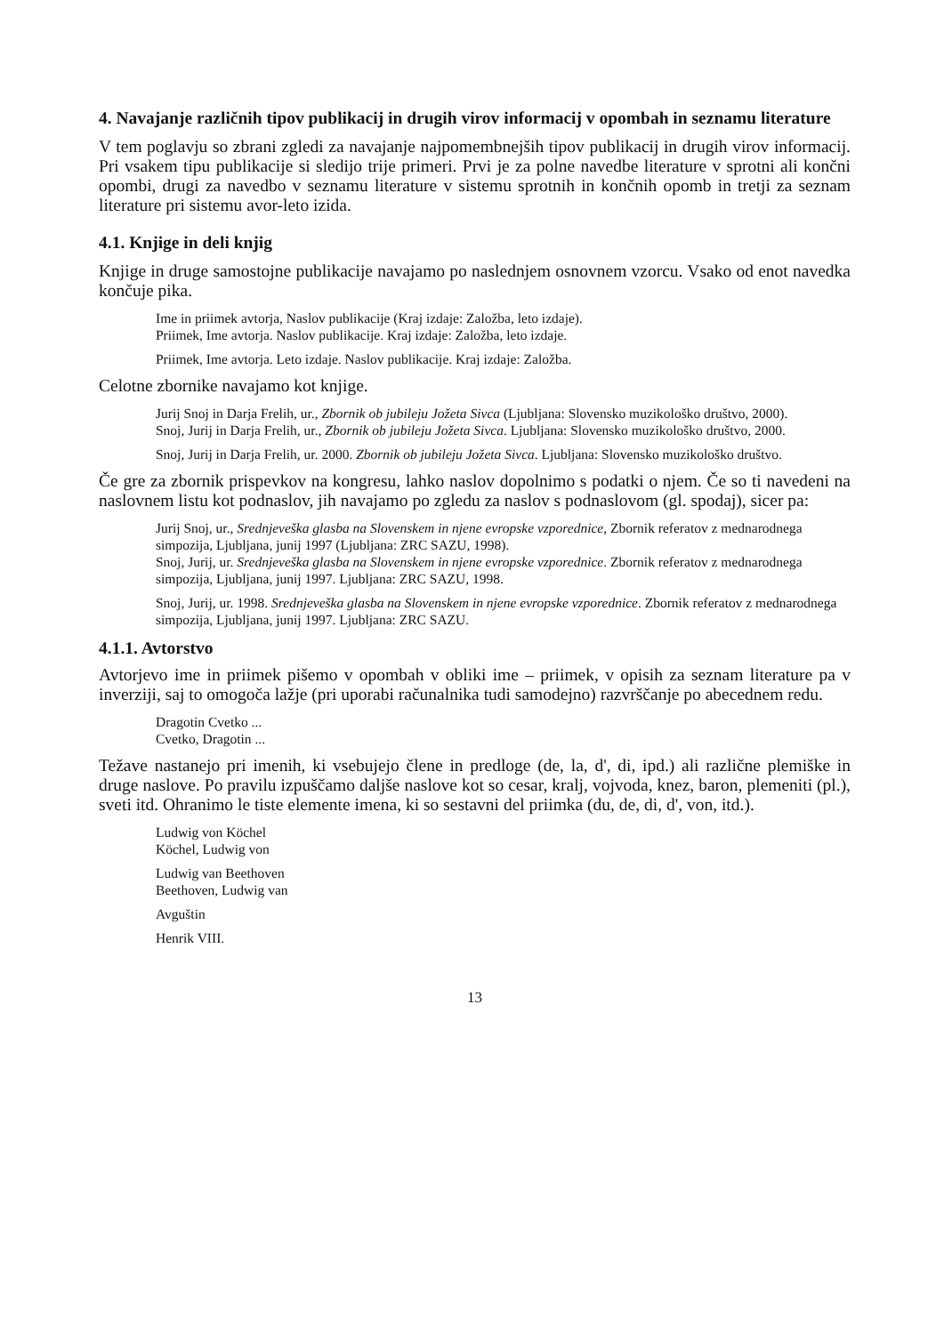4. Navajanje različnih tipov publikacij in drugih virov informacij v opombah in seznamu literature
V tem poglavju so zbrani zgledi za navajanje najpomembnejših tipov publikacij in drugih virov informacij. Pri vsakem tipu publikacije si sledijo trije primeri. Prvi je za polne navedbe literature v sprotni ali končni opombi, drugi za navedbo v seznamu literature v sistemu sprotnih in končnih opomb in tretji za seznam literature pri sistemu avor-leto izida.
4.1. Knjige in deli knjig
Knjige in druge samostojne publikacije navajamo po naslednjem osnovnem vzorcu. Vsako od enot navedka končuje pika.
Ime in priimek avtorja, Naslov publikacije (Kraj izdaje: Založba, leto izdaje).
Priimek, Ime avtorja. Naslov publikacije. Kraj izdaje: Založba, leto izdaje.
Priimek, Ime avtorja. Leto izdaje. Naslov publikacije. Kraj izdaje: Založba.
Celotne zbornike navajamo kot knjige.
Jurij Snoj in Darja Frelih, ur., Zbornik ob jubileju Jožeta Sivca (Ljubljana: Slovensko muzikološko društvo, 2000).
Snoj, Jurij in Darja Frelih, ur., Zbornik ob jubileju Jožeta Sivca. Ljubljana: Slovensko muzikološko društvo, 2000.
Snoj, Jurij in Darja Frelih, ur. 2000. Zbornik ob jubileju Jožeta Sivca. Ljubljana: Slovensko muzikološko društvo.
Če gre za zbornik prispevkov na kongresu, lahko naslov dopolnimo s podatki o njem. Če so ti navedeni na naslovnem listu kot podnaslov, jih navajamo po zgledu za naslov s podnaslovom (gl. spodaj), sicer pa:
Jurij Snoj, ur., Srednjeveška glasba na Slovenskem in njene evropske vzporednice, Zbornik referatov z mednarodnega simpozija, Ljubljana, junij 1997 (Ljubljana: ZRC SAZU, 1998).
Snoj, Jurij, ur. Srednjeveška glasba na Slovenskem in njene evropske vzporednice. Zbornik referatov z mednarodnega simpozija, Ljubljana, junij 1997. Ljubljana: ZRC SAZU, 1998.
Snoj, Jurij, ur. 1998. Srednjeveška glasba na Slovenskem in njene evropske vzporednice. Zbornik referatov z mednarodnega simpozija, Ljubljana, junij 1997. Ljubljana: ZRC SAZU.
4.1.1. Avtorstvo
Avtorjevo ime in priimek pišemo v opombah v obliki ime – priimek, v opisih za seznam literature pa v inverziji, saj to omogoča lažje (pri uporabi računalnika tudi samodejno) razvrščanje po abecednem redu.
Dragotin Cvetko ...
Cvetko, Dragotin ...
Težave nastanejo pri imenih, ki vsebujejo člene in predloge (de, la, d', di, ipd.) ali različne plemiške in druge naslove. Po pravilu izpuščamo daljše naslove kot so cesar, kralj, vojvoda, knez, baron, plemeniti (pl.), sveti itd. Ohranimo le tiste elemente imena, ki so sestavni del priimka (du, de, di, d', von, itd.).
Ludwig von Köchel
Köchel, Ludwig von
Ludwig van Beethoven
Beethoven, Ludwig van
Avguštin
Henrik VIII.
13